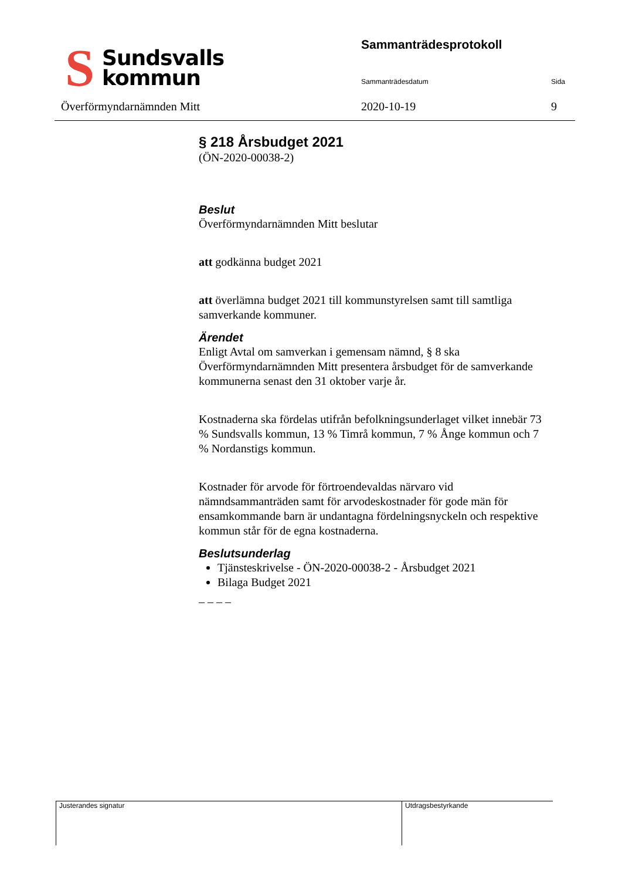S
Sundsvalls
kommun
Överförmyndarnämnden Mitt
Sammanträdesprotokoll
Sammanträdesdatum Sida
2020-10-19 9
§ 218 Årsbudget 2021
(ÖN-2020-00038-2)
Beslut
Överförmyndarnämnden Mitt beslutar
att godkänna budget 2021
att överlämna budget 2021 till kommunstyrelsen samt till samtliga samverkande kommuner.
Ärendet
Enligt Avtal om samverkan i gemensam nämnd, § 8 ska Överförmyndarnämnden Mitt presentera årsbudget för de samverkande kommunerna senast den 31 oktober varje år.
Kostnaderna ska fördelas utifrån befolkningsunderlaget vilket innebär 73 % Sundsvalls kommun, 13 % Timrå kommun, 7 % Ånge kommun och 7 % Nordanstigs kommun.
Kostnader för arvode för förtroendevaldas närvaro vid nämndsammanträden samt för arvodeskostnader för gode män för ensamkommande barn är undantagna fördelningsnyckeln och respektive kommun står för de egna kostnaderna.
Beslutsunderlag
Tjänsteskrivelse - ÖN-2020-00038-2 - Årsbudget 2021
Bilaga Budget 2021
– – – –
Justerandes signatur Utdragsbestyrkande